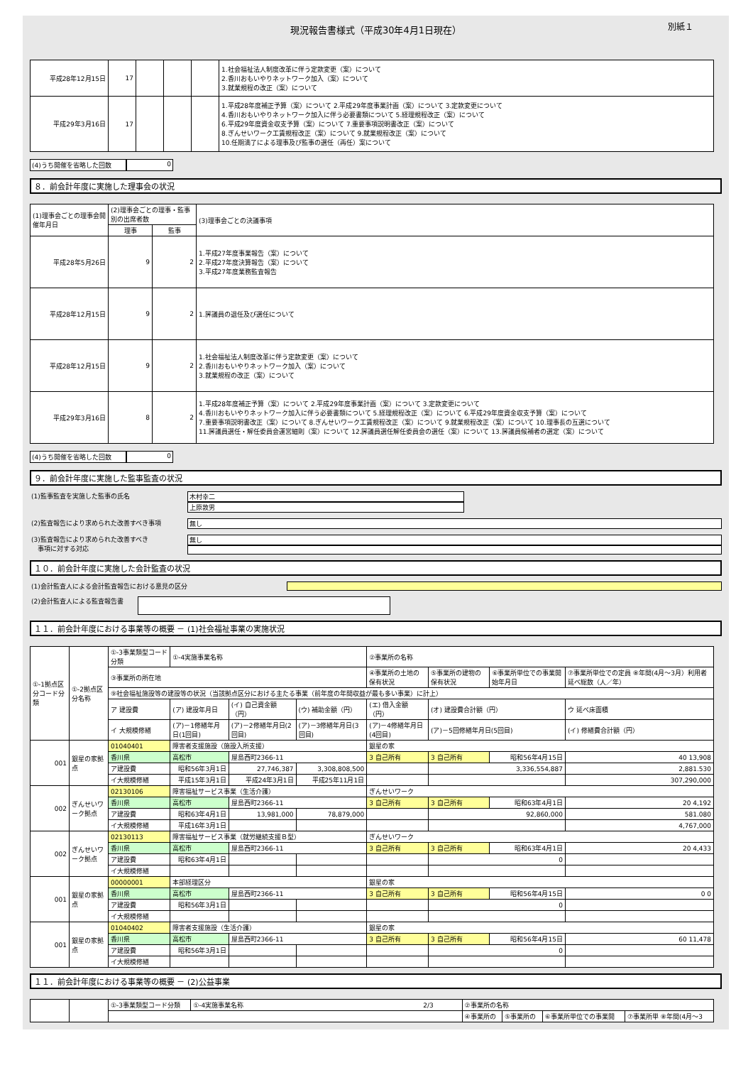現況報告書様式（平成30年4月1日現在） 別紙１
| 平成28年12月15日 | 17 | | | | 1.社会福祉法人制度改革に伴う定款変更（案）について 2.香川おもいやりネットワーク加入（案）について 3.就業規程の改正（案）について |
| 平成29年3月16日 | 17 | | | | 1.平成28年度補正予算（案）について 2.平成29年度事業計画（案）について 3.定款変更について 4.香川おもいやりネットワーク加入に伴う必要書類について 5.経理規程改正（案）について 6.平成29年度資金収支予算（案）について 7.重要事項説明書改正（案）について 8.ぎんせいワーク工賃規程改正（案）について 9.就業規程改正（案）について 10.任期満了による理事及び監事の選任（再任）案について |
(4)うち開催を省略した回数 0
８．前会計年度に実施した理事会の状況
| (1)理事会ごとの理事会開催年月日 | (2)理事会ごとの理事・監事別の出席者数 | | (3)理事会ごとの決議事項 |
| --- | --- | --- | --- |
| | 理事 | 監事 | |
| 平成28年5月26日 | 9 | 2 | 1.平成27年度事業報告（案）について 2.平成27年度決算報告（案）について 3.平成27年度業務監査報告 |
| 平成28年12月15日 | 9 | 2 | 1.評議員の退任及び選任について |
| 平成28年12月15日 | 9 | 2 | 1.社会福祉法人制度改革に伴う定款変更（案）について 2.香川おもいやりネットワーク加入（案）について 3.就業規程の改正（案）について |
| 平成29年3月16日 | 8 | 2 | 1.平成28年度補正予算（案）について 2.平成29年度事業計画（案）について 3.定款変更について 4.香川おもいやりネットワーク加入に伴う必要書類について 5.経理規程改正（案）について 6.平成29年度資金収支予算（案）について 7.重要事項説明書改正（案）について 8.ぎんせいワーク工賃規程改正（案）について 9.就業規程改正（案）について 10.理事長の互選について 11.評議員選任・解任委員会運営細則（案）について 12.評議員選任解任委員会の選任（案）について 13.評議員候補者の選定（案）について |
(4)うち開催を省略した回数 0
９．前会計年度に実施した監事監査の状況
(1)監事監査を実施した監事の氏名 木村幸二
上原敦男
(2)監査報告により求められた改善すべき事項 無し
(3)監査報告により求められた改善すべき
　事項に対する対応
無し
１０．前会計年度に実施した会計監査の状況
(1)会計監査人による会計監査報告における意見の区分
(2)会計監査人による監査報告書
１１．前会計年度における事業等の概要 － (1)社会福祉事業の実施状況
| ①-1拠点区分コード分類 | ①-2拠点区分名称 | ①-3事業類型コード分類 | ①-4実施事業名称 | | | ②事業所の名称 | | | |
| --- | --- | --- | --- | --- | --- | --- | --- | --- | --- |
| | | ③事業所の所在地 | | | | ④事業所の土地の保有状況 | ⑤事業所の建物の保有状況 | ⑥事業所単位での事業開始年月日 | ⑦事業所単位での定員 ⑧年間(4月～3月）利用者延べ総数（人／年） |
| | | ⑨社会福祉施設等の建設等の状況（当該拠点区分における主たる事業（前年度の年間収益が最も多い事業）に計上） | | | | | | | |
| | | ア 建設費 | (ア) 建設年月日 | (イ) 自己資金額（円） | (ウ) 補助金額（円） | (エ) 借入金額（円） | (オ) 建設費合計額（円） | | ウ 延べ床面積 |
| | | イ 大規模修繕 | (ア)－1修繕年月日(1回目) | (ア)－2修繕年月日(2回目) | (ア)－3修繕年月日(3回目) | (ア)－4修繕年月日(4回目) | (ア)－5回修繕年月日(5回目) | | (イ) 修繕費合計額（円） |
| 001 | 銀星の家拠点 | 01040401 | 障害者支援施設（施設入所支援） | | | 銀星の家 | | | |
| | | 香川県 | 高松市 | 屋島西町2366-11 | | 3 自己所有 | 3 自己所有 | 昭和56年4月15日 | 40 13,908 |
| | | ア建設費 | 昭和56年3月1日 | 27,746,387 | 3,308,808,500 | | 3,336,554,887 | | 2,881.530 |
| | | イ大規模修繕 | 平成15年3月1日 | 平成24年3月1日 | 平成25年11月1日 | | | | 307,290,000 |
| 002 | ぎんせいワーク拠点 | 02130106 | 障害福祉サービス事業（生活介護） | | | ぎんせいワーク | | | |
| | | 香川県 | 高松市 | 屋島西町2366-11 | | 3 自己所有 | 3 自己所有 | 昭和63年4月1日 | 20 4,192 |
| | | ア建設費 | 昭和63年4月1日 | 13,981,000 | 78,879,000 | | 92,860,000 | | 581.080 |
| | | イ大規模修繕 | 平成16年3月1日 | | | | | | 4,767,000 |
| 002 | ぎんせいワーク拠点 | 02130113 | 障害福祉サービス事業（就労継続支援Ｂ型） | | | ぎんせいワーク | | | |
| | | 香川県 | 高松市 | 屋島西町2366-11 | | 3 自己所有 | 3 自己所有 | 昭和63年4月1日 | 20 4,433 |
| | | ア建設費 | 昭和63年4月1日 | | | | 0 | | |
| | | イ大規模修繕 | | | | | | | |
| 001 | 銀星の家拠点 | 00000001 | 本部経理区分 | | | 銀星の家 | | | |
| | | 香川県 | 高松市 | 屋島西町2366-11 | | 3 自己所有 | 3 自己所有 | 昭和56年4月15日 | 0 0 |
| | | ア建設費 | 昭和56年3月1日 | | | | 0 | | |
| | | イ大規模修繕 | | | | | | | |
| 001 | 銀星の家拠点 | 01040402 | 障害者支援施設（生活介護） | | | 銀星の家 | | | |
| | | 香川県 | 高松市 | 屋島西町2366-11 | | 3 自己所有 | 3 自己所有 | 昭和56年4月15日 | 60 11,478 |
| | | ア建設費 | 昭和56年3月1日 | | | | 0 | | |
| | | イ大規模修繕 | | | | | | | |
１１．前会計年度における事業等の概要 － (2)公益事業
| | | ①-3事業類型コード分類 | ①-4実施事業名称 2/3 | ②事業所の名称 | | | |
| | | | | ④事業所の | ⑤事業所の | ⑥事業所単位での事業開 | ⑦事業所単 ⑧年間(4月～3 |